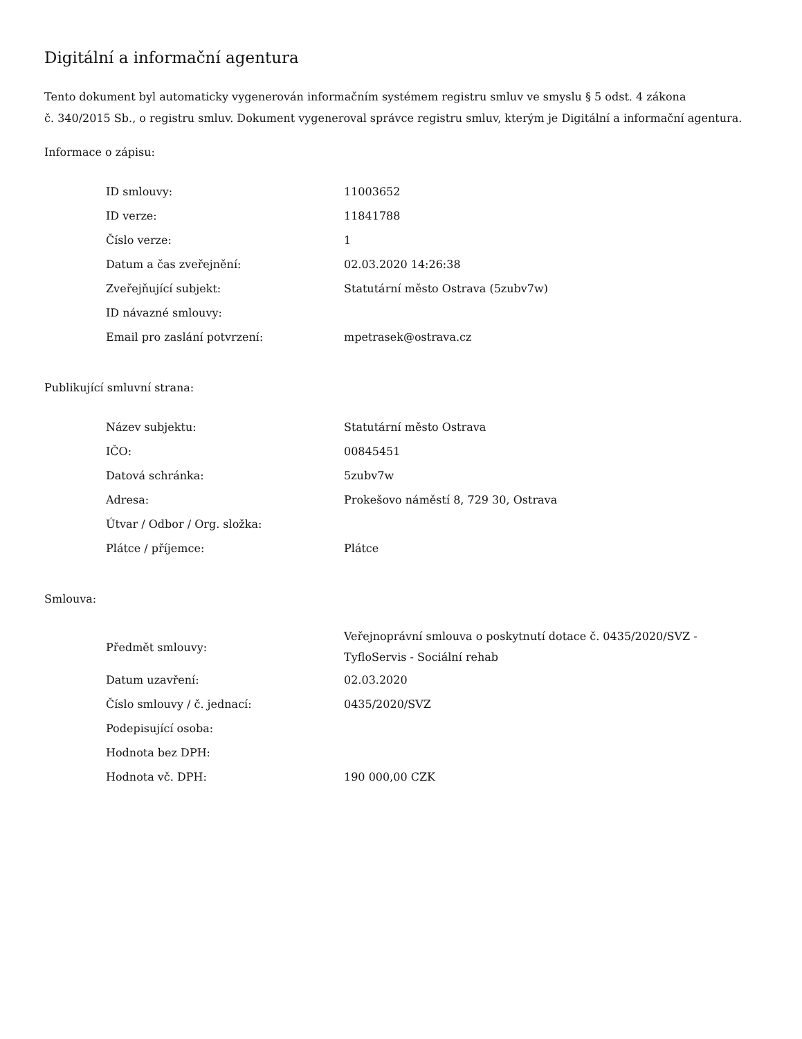Digitální a informační agentura
Tento dokument byl automaticky vygenerován informačním systémem registru smluv ve smyslu § 5 odst. 4 zákona
č. 340/2015 Sb., o registru smluv. Dokument vygeneroval správce registru smluv, kterým je Digitální a informační agentura.
Informace o zápisu:
| ID smlouvy: | 11003652 |
| ID verze: | 11841788 |
| Číslo verze: | 1 |
| Datum a čas zveřejnění: | 02.03.2020 14:26:38 |
| Zveřejňující subjekt: | Statutární město Ostrava (5zubv7w) |
| ID návazné smlouvy: | |
| Email pro zaslání potvrzení: | mpetrasek@ostrava.cz |
Publikující smluvní strana:
| Název subjektu: | Statutární město Ostrava |
| IČO: | 00845451 |
| Datová schránka: | 5zubv7w |
| Adresa: | Prokešovo náměstí 8, 729 30, Ostrava |
| Útvar / Odbor / Org. složka: | |
| Plátce / příjemce: | Plátce |
Smlouva:
| Předmět smlouvy: | Veřejnoprávní smlouva o poskytnutí dotace č. 0435/2020/SVZ - TyfloServis - Sociální rehab |
| Datum uzavření: | 02.03.2020 |
| Číslo smlouvy / č. jednací: | 0435/2020/SVZ |
| Podepisující osoba: | |
| Hodnota bez DPH: | |
| Hodnota vč. DPH: | 190 000,00 CZK |